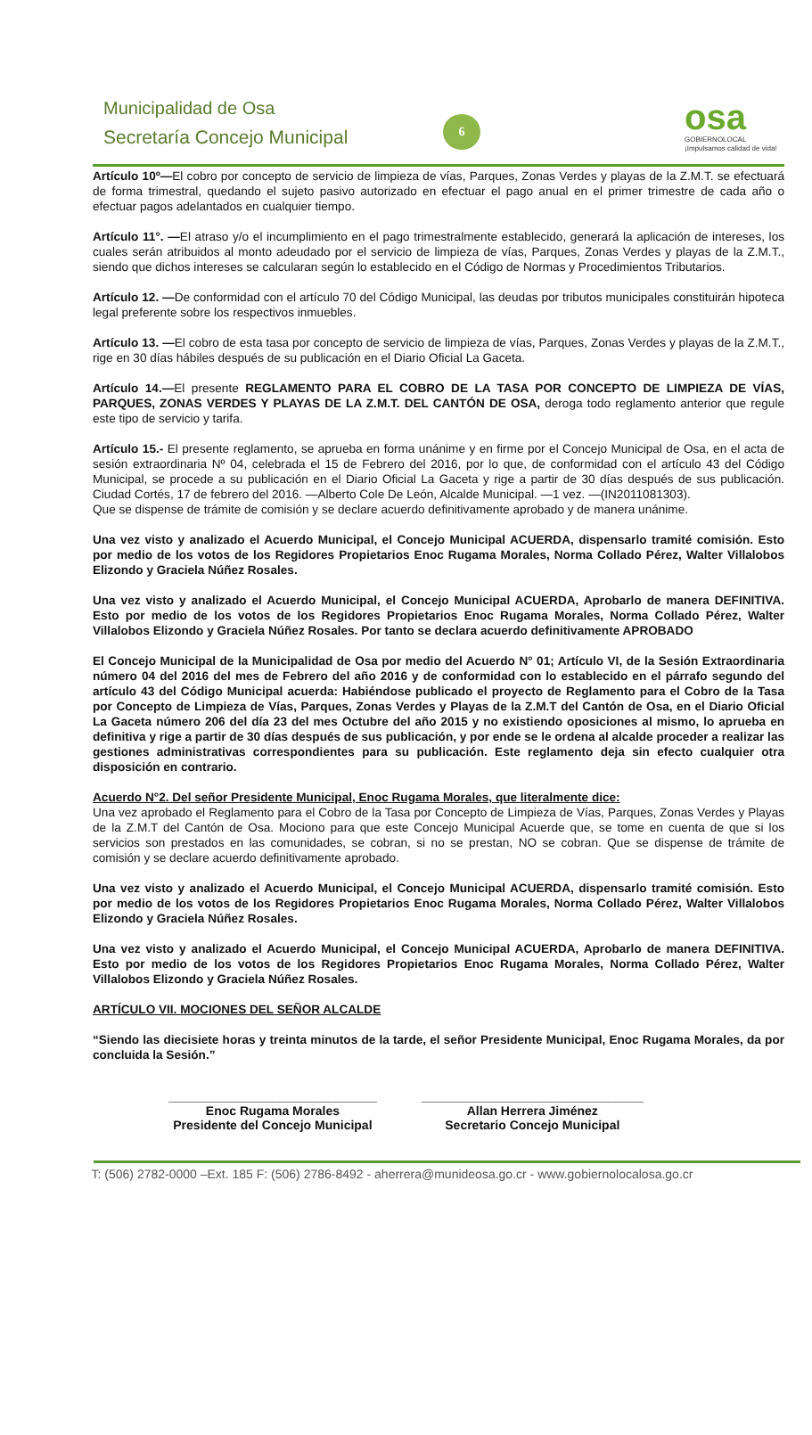Municipalidad de Osa
Secretaría Concejo Municipal
6
osa
GOBIERNOLOCAL
¡Impulsamos calidad de vida!
Artículo 10º—El cobro por concepto de servicio de limpieza de vías, Parques, Zonas Verdes y playas de la Z.M.T. se efectuará de forma trimestral, quedando el sujeto pasivo autorizado en efectuar el pago anual en el primer trimestre de cada año o efectuar pagos adelantados en cualquier tiempo.
Artículo 11°. —El atraso y/o el incumplimiento en el pago trimestralmente establecido, generará la aplicación de intereses, los cuales serán atribuidos al monto adeudado por el servicio de limpieza de vías, Parques, Zonas Verdes y playas de la Z.M.T., siendo que dichos intereses se calcularan según lo establecido en el Código de Normas y Procedimientos Tributarios.
Artículo 12. —De conformidad con el artículo 70 del Código Municipal, las deudas por tributos municipales constituirán hipoteca legal preferente sobre los respectivos inmuebles.
Artículo 13. —El cobro de esta tasa por concepto de servicio de limpieza de vías, Parques, Zonas Verdes y playas de la Z.M.T., rige en 30 días hábiles después de su publicación en el Diario Oficial La Gaceta.
Artículo 14.—El presente REGLAMENTO PARA EL COBRO DE LA TASA POR CONCEPTO DE LIMPIEZA DE VÍAS, PARQUES, ZONAS VERDES Y PLAYAS DE LA Z.M.T. DEL CANTÓN DE OSA, deroga todo reglamento anterior que regule este tipo de servicio y tarifa.
Artículo 15.- El presente reglamento, se aprueba en forma unánime y en firme por el Concejo Municipal de Osa, en el acta de sesión extraordinaria Nº 04, celebrada el 15 de Febrero del 2016, por lo que, de conformidad con el artículo 43 del Código Municipal, se procede a su publicación en el Diario Oficial La Gaceta y rige a partir de 30 días después de sus publicación. Ciudad Cortés, 17 de febrero del 2016. —Alberto Cole De León, Alcalde Municipal. —1 vez. —(IN2011081303).
Que se dispense de trámite de comisión y se declare acuerdo definitivamente aprobado y de manera unánime.
Una vez visto y analizado el Acuerdo Municipal, el Concejo Municipal ACUERDA, dispensarlo tramité comisión. Esto por medio de los votos de los Regidores Propietarios Enoc Rugama Morales, Norma Collado Pérez, Walter Villalobos Elizondo y Graciela Núñez Rosales.
Una vez visto y analizado el Acuerdo Municipal, el Concejo Municipal ACUERDA, Aprobarlo de manera DEFINITIVA. Esto por medio de los votos de los Regidores Propietarios Enoc Rugama Morales, Norma Collado Pérez, Walter Villalobos Elizondo y Graciela Núñez Rosales. Por tanto se declara acuerdo definitivamente APROBADO
El Concejo Municipal de la Municipalidad de Osa por medio del Acuerdo N° 01; Artículo VI, de la Sesión Extraordinaria número 04 del 2016 del mes de Febrero del año 2016 y de conformidad con lo establecido en el párrafo segundo del artículo 43 del Código Municipal acuerda: Habiéndose publicado el proyecto de Reglamento para el Cobro de la Tasa por Concepto de Limpieza de Vías, Parques, Zonas Verdes y Playas de la Z.M.T del Cantón de Osa, en el Diario Oficial La Gaceta número 206 del día 23 del mes Octubre del año 2015 y no existiendo oposiciones al mismo, lo aprueba en definitiva y rige a partir de 30 días después de sus publicación, y por ende se le ordena al alcalde proceder a realizar las gestiones administrativas correspondientes para su publicación. Este reglamento deja sin efecto cualquier otra disposición en contrario.
Acuerdo N°2. Del señor Presidente Municipal, Enoc Rugama Morales, que literalmente dice:
Una vez aprobado el Reglamento para el Cobro de la Tasa por Concepto de Limpieza de Vías, Parques, Zonas Verdes y Playas de la Z.M.T del Cantón de Osa. Mociono para que este Concejo Municipal Acuerde que, se tome en cuenta de que si los servicios son prestados en las comunidades, se cobran, si no se prestan, NO se cobran. Que se dispense de trámite de comisión y se declare acuerdo definitivamente aprobado.
Una vez visto y analizado el Acuerdo Municipal, el Concejo Municipal ACUERDA, dispensarlo tramité comisión. Esto por medio de los votos de los Regidores Propietarios Enoc Rugama Morales, Norma Collado Pérez, Walter Villalobos Elizondo y Graciela Núñez Rosales.
Una vez visto y analizado el Acuerdo Municipal, el Concejo Municipal ACUERDA, Aprobarlo de manera DEFINITIVA. Esto por medio de los votos de los Regidores Propietarios Enoc Rugama Morales, Norma Collado Pérez, Walter Villalobos Elizondo y Graciela Núñez Rosales.
ARTÍCULO VII. MOCIONES DEL SEÑOR ALCALDE
“Siendo las diecisiete horas y treinta minutos de la tarde, el señor Presidente Municipal, Enoc Rugama Morales, da por concluida la Sesión.”
______________________________
Enoc Rugama Morales
Presidente del Concejo Municipal
________________________________
Allan Herrera Jiménez
Secretario Concejo Municipal
T: (506) 2782-0000 –Ext. 185 F: (506) 2786-8492 - aherrera@munideosa.go.cr - www.gobiernolocalosa.go.cr